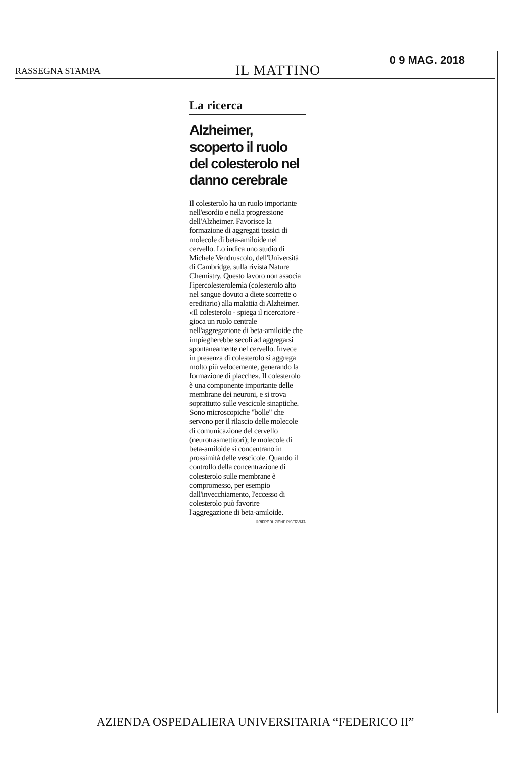RASSEGNA STAMPA
IL MATTINO
0 9 MAG. 2018
La ricerca
Alzheimer, scoperto il ruolo del colesterolo nel danno cerebrale
Il colesterolo ha un ruolo importante nell'esordio e nella progressione dell'Alzheimer. Favorisce la formazione di aggregati tossici di molecole di beta-amiloide nel cervello. Lo indica uno studio di Michele Vendruscolo, dell'Università di Cambridge, sulla rivista Nature Chemistry. Questo lavoro non associa l'ipercolesterolemia (colesterolo alto nel sangue dovuto a diete scorrette o ereditario) alla malattia di Alzheimer. «Il colesterolo - spiega il ricercatore - gioca un ruolo centrale nell'aggregazione di beta-amiloide che impiegherebbe secoli ad aggregarsi spontaneamente nel cervello. Invece in presenza di colesterolo si aggrega molto più velocemente, generando la formazione di placche». Il colesterolo è una componente importante delle membrane dei neuroni, e si trova soprattutto sulle vescicole sinaptiche. Sono microscopiche "bolle" che servono per il rilascio delle molecole di comunicazione del cervello (neurotrasmettitori); le molecole di beta-amiloide si concentrano in prossimità delle vescicole. Quando il controllo della concentrazione di colesterolo sulle membrane è compromesso, per esempio dall'invecchiamento, l'eccesso di colesterolo può favorire l'aggregazione di beta-amiloide.
©RIPRODUZIONE RISERVATA
AZIENDA OSPEDALIERA UNIVERSITARIA “FEDERICO II”